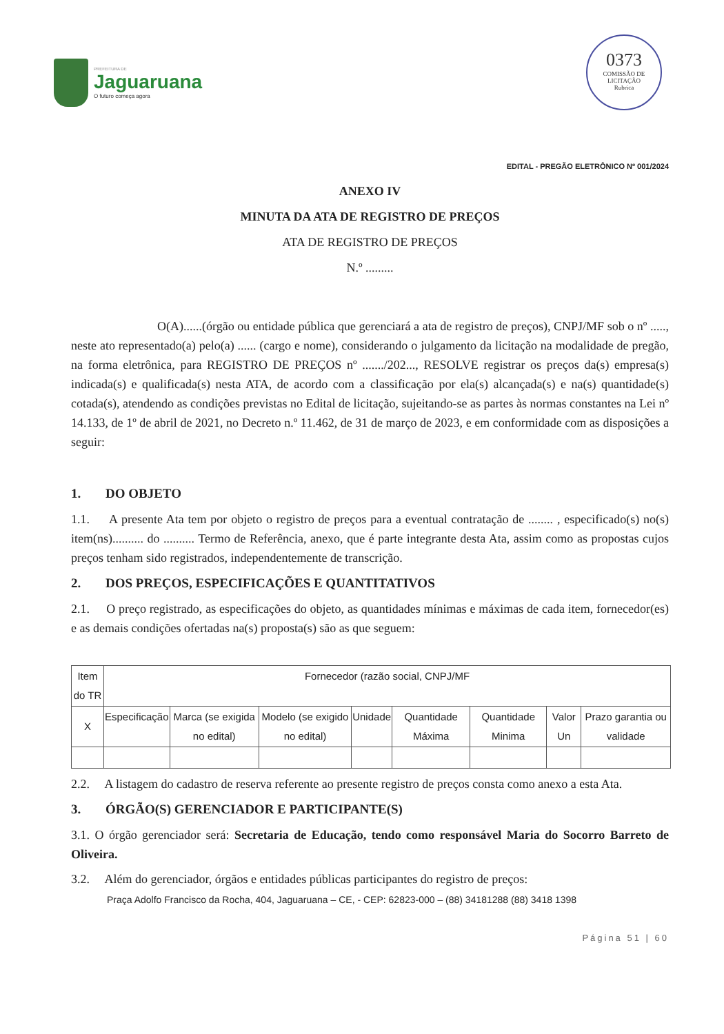PREFEITURA DE
Jaguaruana
O futuro começa agora
0373
COMISSÃO DE LICITAÇÃO
Rubrica
EDITAL - PREGÃO ELETRÔNICO Nº 001/2024
ANEXO IV
MINUTA DA ATA DE REGISTRO DE PREÇOS
ATA DE REGISTRO DE PREÇOS
N.º .........
O(A)......(órgão ou entidade pública que gerenciará a ata de registro de preços), CNPJ/MF sob o nº ....., neste ato representado(a) pelo(a) ...... (cargo e nome), considerando o julgamento da licitação na modalidade de pregão, na forma eletrônica, para REGISTRO DE PREÇOS nº ......./202..., RESOLVE registrar os preços da(s) empresa(s) indicada(s) e qualificada(s) nesta ATA, de acordo com a classificação por ela(s) alcançada(s) e na(s) quantidade(s) cotada(s), atendendo as condições previstas no Edital de licitação, sujeitando-se as partes às normas constantes na Lei nº 14.133, de 1º de abril de 2021, no Decreto n.º 11.462, de 31 de março de 2023, e em conformidade com as disposições a seguir:
1. DO OBJETO
1.1. A presente Ata tem por objeto o registro de preços para a eventual contratação de ........ , especificado(s) no(s) item(ns).......... do .......... Termo de Referência, anexo, que é parte integrante desta Ata, assim como as propostas cujos preços tenham sido registrados, independentemente de transcrição.
2. DOS PREÇOS, ESPECIFICAÇÕES E QUANTITATIVOS
2.1. O preço registrado, as especificações do objeto, as quantidades mínimas e máximas de cada item, fornecedor(es) e as demais condições ofertadas na(s) proposta(s) são as que seguem:
| Item do TR | Fornecedor (razão social, CNPJ/MF | | | | | | | |
| X | Especificação | Marca (se exigida no edital) | Modelo (se exigido no edital) | Unidade | Quantidade Máxima | Quantidade Minima | Valor Un | Prazo garantia ou validade |
2.2. A listagem do cadastro de reserva referente ao presente registro de preços consta como anexo a esta Ata.
3. ÓRGÃO(S) GERENCIADOR E PARTICIPANTE(S)
3.1. O órgão gerenciador será: Secretaria de Educação, tendo como responsável Maria do Socorro Barreto de Oliveira.
3.2. Além do gerenciador, órgãos e entidades públicas participantes do registro de preços:
Praça Adolfo Francisco da Rocha, 404, Jaguaruana – CE, - CEP: 62823-000 – (88) 34181288 (88) 3418 1398
Página 51 | 60